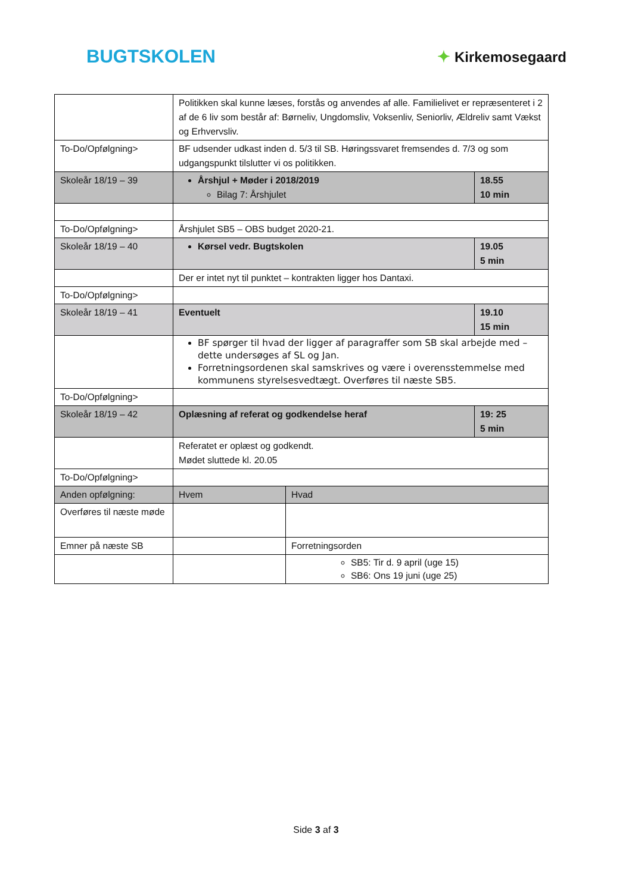BUGTSKOLEN
✦ Kirkemosegaard
| | Politikken skal kunne læses, forstås og anvendes af alle. Familielivet er repræsenteret i 2 af de 6 liv som består af: Børneliv, Ungdomsliv, Voksenliv, Seniorliv, Ældreliv samt Vækst og Erhvervsliv. | | |
| To-Do/Opfølgning> | BF udsender udkast inden d. 5/3 til SB. Høringssvaret fremsendes d. 7/3 og som udgangspunkt tilslutter vi os politikken. | | |
| Skoleår 18/19 – 39 | Årshjul + Møder i 2018/2019 Bilag 7: Årshjulet | | 18.55 10 min |
| To-Do/Opfølgning> | Årshjulet SB5 – OBS budget 2020-21. | | |
| Skoleår 18/19 – 40 | Kørsel vedr. Bugtskolen | | 19.05 5 min |
| | Der er intet nyt til punktet – kontrakten ligger hos Dantaxi. | | |
| To-Do/Opfølgning> | | | |
| Skoleår 18/19 – 41 | Eventuelt | | 19.10 15 min |
| | BF spørger til hvad der ligger af paragraffer som SB skal arbejde med – dette undersøges af SL og Jan. Forretningsordenen skal samskrives og være i overensstemmelse med kommunens styrelsesvedtægt. Overføres til næste SB5. | | |
| To-Do/Opfølgning> | | | |
| Skoleår 18/19 – 42 | Oplæsning af referat og godkendelse heraf | | 19: 25 5 min |
| | Referatet er oplæst og godkendt. Mødet sluttede kl. 20.05 | | |
| To-Do/Opfølgning> | | | |
| Anden opfølgning: | Hvem | Hvad | |
| Overføres til næste møde | | | |
| Emner på næste SB | | Forretningsorden | |
| | | SB5: Tir d. 9 april (uge 15) SB6: Ons 19 juni (uge 25) | |
Side 3 af 3